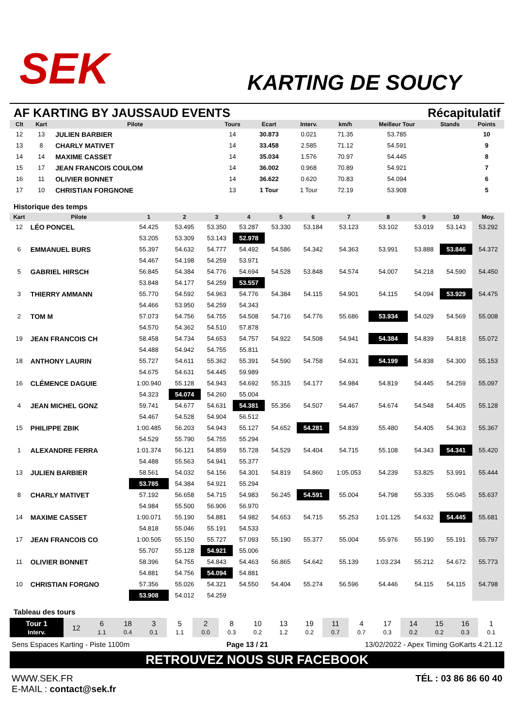SEK KARTING DE SOUCY
AF KARTING BY JAUSSAUD EVENTS Récapitulatif
| Clt | Kart | Pilote | Tours | Ecart | Interv. | km/h | Meilleur Tour | Stands | Points |
| --- | --- | --- | --- | --- | --- | --- | --- | --- | --- |
| 12 | 13 | JULIEN BARBIER | 14 | 30.873 | 0.021 | 71.35 | 53.785 | | 10 |
| 13 | 8 | CHARLY MATIVET | 14 | 33.458 | 2.585 | 71.12 | 54.591 | | 9 |
| 14 | 14 | MAXIME CASSET | 14 | 35.034 | 1.576 | 70.97 | 54.445 | | 8 |
| 15 | 17 | JEAN FRANCOIS COULOM | 14 | 36.002 | 0.968 | 70.89 | 54.921 | | 7 |
| 16 | 11 | OLIVIER BONNET | 14 | 36.622 | 0.620 | 70.83 | 54.094 | | 6 |
| 17 | 10 | CHRISTIAN FORGNONE | 13 | 1 Tour | 1 Tour | 72.19 | 53.908 | | 5 |
Historique des temps
| Kart | Pilote | 1 | 2 | 3 | 4 | 5 | 6 | 7 | 8 | 9 | 10 | Moy. |
| --- | --- | --- | --- | --- | --- | --- | --- | --- | --- | --- | --- | --- |
| 12 | LÉO PONCEL | 54.425 | 53.495 | 53.350 | 53.287 | 53.330 | 53.184 | 53.123 | 53.102 | 53.019 | 53.143 | 53.292 |
| | | 53.205 | 53.309 | 53.143 | 52.978 | | | | | | | |
| 6 | EMMANUEL BURS | 55.397 | 54.632 | 54.777 | 54.492 | 54.586 | 54.342 | 54.363 | 53.991 | 53.888 | 53.846 | 54.372 |
| | | 54.467 | 54.198 | 54.259 | 53.971 | | | | | | | |
| 5 | GABRIEL HIRSCH | 56.845 | 54.384 | 54.776 | 54.694 | 54.528 | 53.848 | 54.574 | 54.007 | 54.218 | 54.590 | 54.450 |
| | | 53.848 | 54.177 | 54.259 | 53.557 | | | | | | | |
| 3 | THIERRY AMMANN | 55.770 | 54.592 | 54.963 | 54.776 | 54.384 | 54.115 | 54.901 | 54.115 | 54.094 | 53.929 | 54.475 |
| | | 54.466 | 53.950 | 54.259 | 54.343 | | | | | | | |
| 2 | TOM M | 57.073 | 54.756 | 54.755 | 54.508 | 54.716 | 54.776 | 55.686 | 53.934 | 54.029 | 54.569 | 55.008 |
| | | 54.570 | 54.362 | 54.510 | 57.878 | | | | | | | |
| 19 | JEAN FRANCOIS CH | 58.458 | 54.734 | 54.653 | 54.757 | 54.922 | 54.508 | 54.941 | 54.384 | 54.839 | 54.818 | 55.072 |
| | | 54.488 | 54.942 | 54.755 | 55.811 | | | | | | | |
| 18 | ANTHONY LAURIN | 55.727 | 54.611 | 55.362 | 55.391 | 54.590 | 54.758 | 54.631 | 54.199 | 54.838 | 54.300 | 55.153 |
| | | 54.675 | 54.631 | 54.445 | 59.989 | | | | | | | |
| 16 | CLÉMENCE DAGUIE | 1:00.940 | 55.128 | 54.943 | 54.692 | 55.315 | 54.177 | 54.984 | 54.819 | 54.445 | 54.259 | 55.097 |
| | | 54.323 | 54.074 | 54.260 | 55.004 | | | | | | | |
| 4 | JEAN MICHEL GONZ | 59.741 | 54.677 | 54.631 | 54.381 | 55.356 | 54.507 | 54.467 | 54.674 | 54.548 | 54.405 | 55.128 |
| | | 54.467 | 54.528 | 54.904 | 56.512 | | | | | | | |
| 15 | PHILIPPE ZBIK | 1:00.485 | 56.203 | 54.943 | 55.127 | 54.652 | 54.281 | 54.839 | 55.480 | 54.405 | 54.363 | 55.367 |
| | | 54.529 | 55.790 | 54.755 | 55.294 | | | | | | | |
| 1 | ALEXANDRE FERRA | 1:01.374 | 56.121 | 54.859 | 55.728 | 54.529 | 54.404 | 54.715 | 55.108 | 54.343 | 54.341 | 55.420 |
| | | 54.488 | 55.563 | 54.941 | 55.377 | | | | | | | |
| 13 | JULIEN BARBIER | 58.561 | 54.032 | 54.156 | 54.301 | 54.819 | 54.860 | 1:05.053 | 54.239 | 53.825 | 53.991 | 55.444 |
| | | 53.785 | 54.384 | 54.921 | 55.294 | | | | | | | |
| 8 | CHARLY MATIVET | 57.192 | 56.658 | 54.715 | 54.983 | 56.245 | 54.591 | 55.004 | 54.798 | 55.335 | 55.045 | 55.637 |
| | | 54.984 | 55.500 | 56.906 | 56.970 | | | | | | | |
| 14 | MAXIME CASSET | 1:00.071 | 55.190 | 54.881 | 54.982 | 54.653 | 54.715 | 55.253 | 1:01.125 | 54.632 | 54.445 | 55.681 |
| | | 54.818 | 55.046 | 55.191 | 54.533 | | | | | | | |
| 17 | JEAN FRANCOIS CO | 1:00.505 | 55.150 | 55.727 | 57.093 | 55.190 | 55.377 | 55.004 | 55.976 | 55.190 | 55.191 | 55.797 |
| | | 55.707 | 55.128 | 54.921 | 55.006 | | | | | | | |
| 11 | OLIVIER BONNET | 58.396 | 54.755 | 54.843 | 54.463 | 56.865 | 54.642 | 55.139 | 1:03.234 | 55.212 | 54.672 | 55.773 |
| | | 54.881 | 54.756 | 54.094 | 54.881 | | | | | | | |
| 10 | CHRISTIAN FORGNO | 57.356 | 55.026 | 54.321 | 54.550 | 54.404 | 55.274 | 56.596 | 54.446 | 54.115 | 54.115 | 54.798 |
| | | 53.908 | 54.012 | 54.259 | | | | | | | | |
Tableau des tours
| Tour 1 Interv. | 12 | 6 1.1 | 18 0.4 | 3 0.1 | 5 1.1 | 2 0.0 | 8 0.3 | 10 0.2 | 13 1.2 | 19 0.2 | 11 0.7 | 4 0.7 | 17 0.3 | 14 0.2 | 15 0.2 | 16 0.3 | 1 0.1 |
Sens Espaces Karting - Piste 1100m Page 13 / 21 13/02/2022 - Apex Timing GoKarts 4.21.12
RETROUVEZ NOUS SUR FACEBOOK
WWW.SEK.FR
E-MAIL : contact@sek.fr TÉL : 03 86 86 60 40